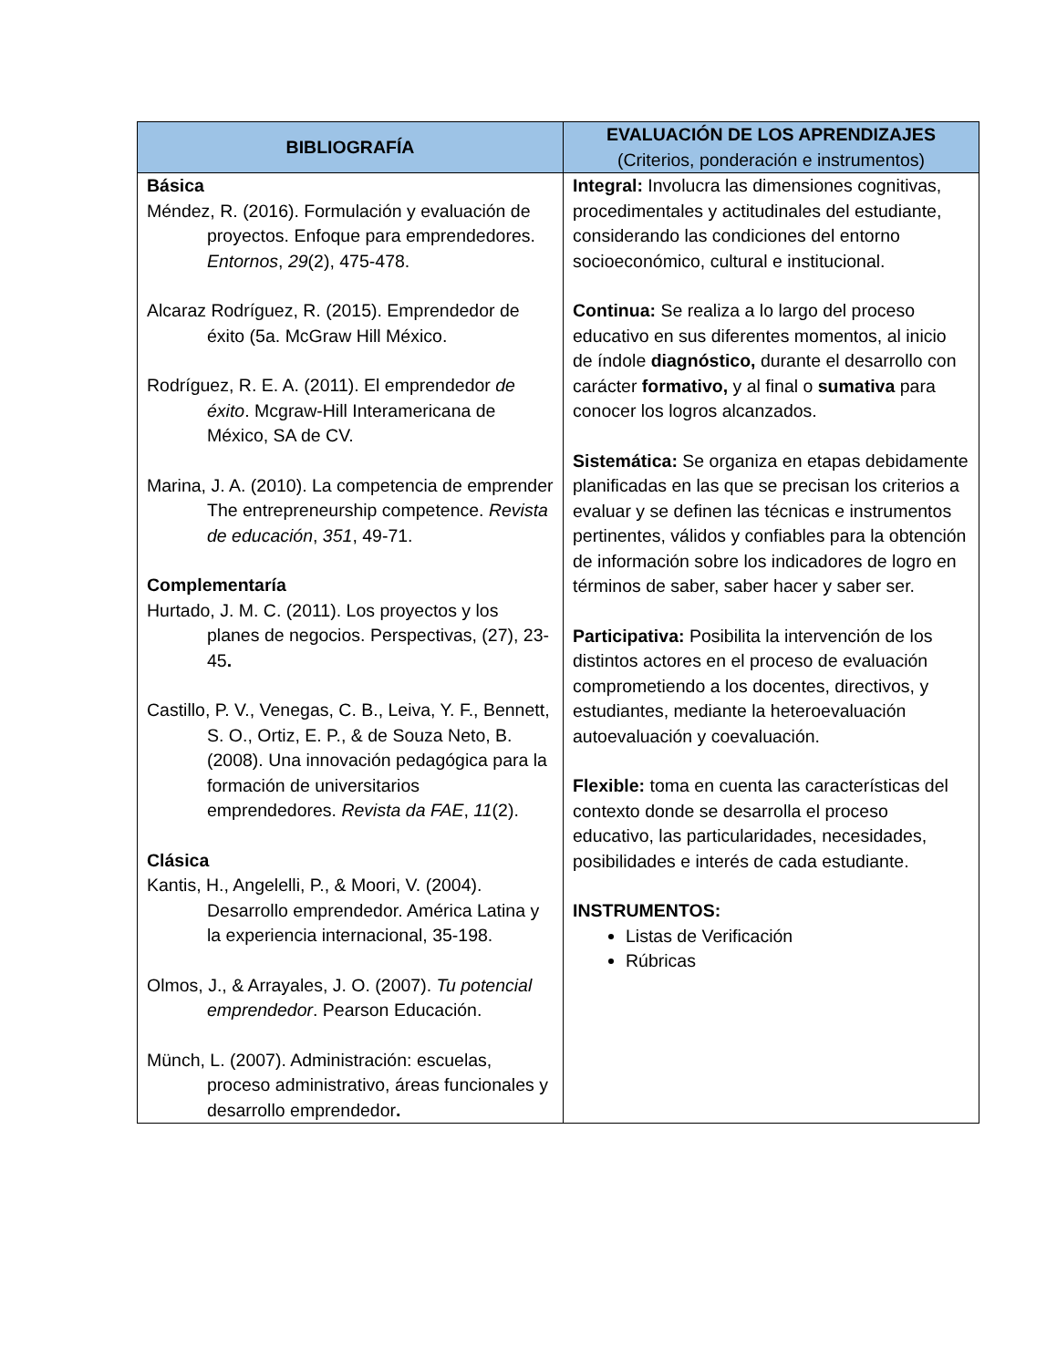| BIBLIOGRAFÍA | EVALUACIÓN DE LOS APRENDIZAJES (Criterios, ponderación e instrumentos) |
| --- | --- |
| Básica Méndez, R. (2016). Formulación y evaluación de proyectos. Enfoque para emprendedores. Entornos , 29 (2), 475-478. Alcaraz Rodríguez, R. (2015). Emprendedor de éxito (5a. McGraw Hill México. Rodríguez, R. E. A. (2011). El emprendedor de éxito . Mcgraw-Hill Interamericana de México, SA de CV. Marina, J. A. (2010). La competencia de emprender The entrepreneurship competence. Revista de educación , 351 , 49-71. Complementaría Hurtado, J. M. C. (2011). Los proyectos y los planes de negocios. Perspectivas, (27), 23-45 . Castillo, P. V., Venegas, C. B., Leiva, Y. F., Bennett, S. O., Ortiz, E. P., & de Souza Neto, B. (2008). Una innovación pedagógica para la formación de universitarios emprendedores. Revista da FAE , 11 (2). Clásica Kantis, H., Angelelli, P., & Moori, V. (2004). Desarrollo emprendedor. América Latina y la experiencia internacional, 35-198. Olmos, J., & Arrayales, J. O. (2007). Tu potencial emprendedor . Pearson Educación. Münch, L. (2007). Administración: escuelas, proceso administrativo, áreas funcionales y desarrollo emprendedor . | Integral: Involucra las dimensiones cognitivas, procedimentales y actitudinales del estudiante, considerando las condiciones del entorno socioeconómico, cultural e institucional. Continua: Se realiza a lo largo del proceso educativo en sus diferentes momentos, al inicio de índole diagnóstico, durante el desarrollo con carácter formativo, y al final o sumativa para conocer los logros alcanzados. Sistemática: Se organiza en etapas debidamente planificadas en las que se precisan los criterios a evaluar y se definen las técnicas e instrumentos pertinentes, válidos y confiables para la obtención de información sobre los indicadores de logro en términos de saber, saber hacer y saber ser. Participativa: Posibilita la intervención de los distintos actores en el proceso de evaluación comprometiendo a los docentes, directivos, y estudiantes, mediante la heteroevaluación autoevaluación y coevaluación. Flexible: toma en cuenta las características del contexto donde se desarrolla el proceso educativo, las particularidades, necesidades, posibilidades e interés de cada estudiante. INSTRUMENTOS: Listas de Verificación Rúbricas |